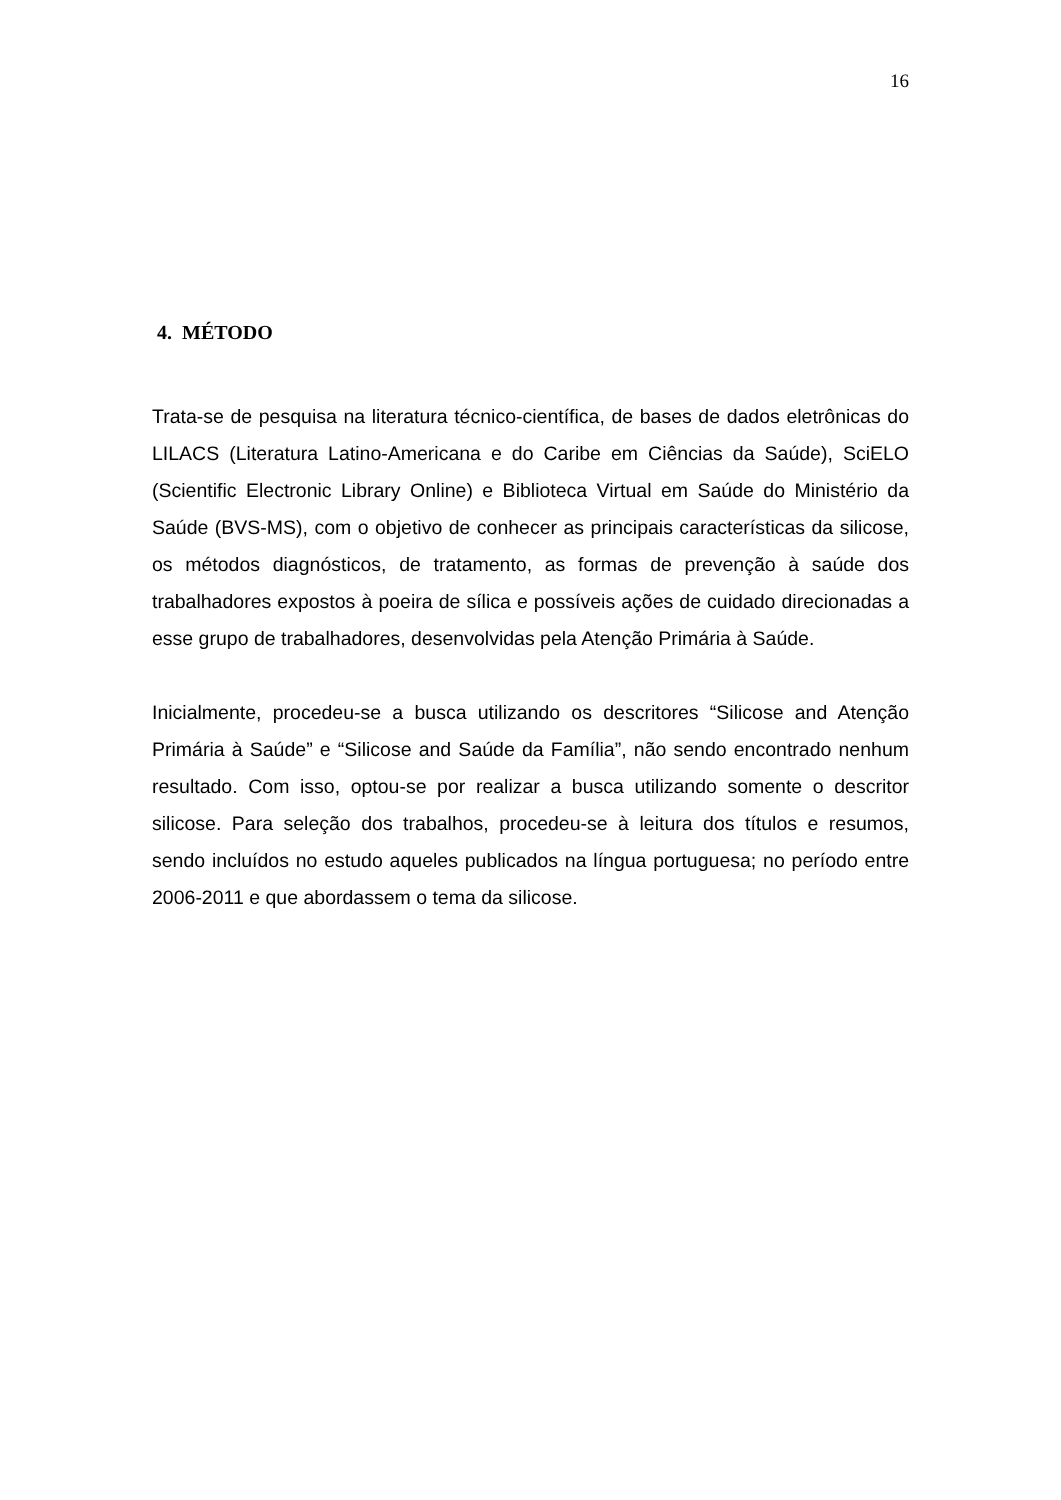16
4. MÉTODO
Trata-se de pesquisa na literatura técnico-científica, de bases de dados eletrônicas do LILACS (Literatura Latino-Americana e do Caribe em Ciências da Saúde), SciELO (Scientific Electronic Library Online) e Biblioteca Virtual em Saúde do Ministério da Saúde (BVS-MS), com o objetivo de conhecer as principais características da silicose, os métodos diagnósticos, de tratamento, as formas de prevenção à saúde dos trabalhadores expostos à poeira de sílica e possíveis ações de cuidado direcionadas a esse grupo de trabalhadores, desenvolvidas pela Atenção Primária à Saúde.
Inicialmente, procedeu-se a busca utilizando os descritores “Silicose and Atenção Primária à Saúde” e “Silicose and Saúde da Família”, não sendo encontrado nenhum resultado. Com isso, optou-se por realizar a busca utilizando somente o descritor silicose. Para seleção dos trabalhos, procedeu-se à leitura dos títulos e resumos, sendo incluídos no estudo aqueles publicados na língua portuguesa; no período entre 2006-2011 e que abordassem o tema da silicose.